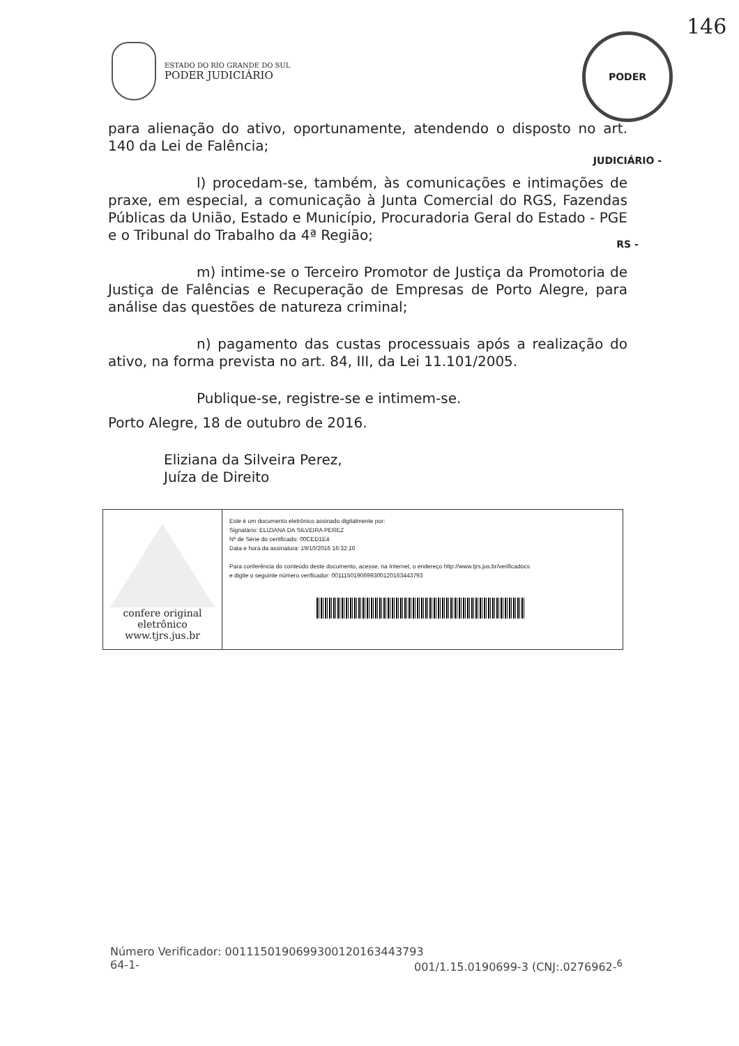ESTADO DO RIO GRANDE DO SUL
PODER JUDICIÁRIO
PODER JUDICIÁRIO - RS -
146
para alienação do ativo, oportunamente, atendendo o disposto no art. 140 da Lei de Falência;
l) procedam-se, também, às comunicações e intimações de praxe, em especial, a comunicação à Junta Comercial do RGS, Fazendas Públicas da União, Estado e Município, Procuradoria Geral do Estado - PGE e o Tribunal do Trabalho da 4ª Região;
m) intime-se o Terceiro Promotor de Justiça da Promotoria de Justiça de Falências e Recuperação de Empresas de Porto Alegre, para análise das questões de natureza criminal;
n) pagamento das custas processuais após a realização do ativo, na forma prevista no art. 84, III, da Lei 11.101/2005.
Publique-se, registre-se e intimem-se.
Porto Alegre, 18 de outubro de 2016.
Eliziana da Silveira Perez,
Juíza de Direito
confere original
eletrônico
www.tjrs.jus.br
Este é um documento eletrônico assinado digitalmente por:
Signatário: ELIZIANA DA SILVEIRA PEREZ
Nº de Série do certificado: 00CED1E4
Data e hora da assinatura: 19/10/2016 16:32:16
Para conferência do conteúdo deste documento, acesse, na Internet, o endereço http://www.tjrs.jus.br/verificadocs
e digite o seguinte número verificador: 0011150190699300120163443793
Número Verificador: 0011150190699300120163443793
64-1- 001/1.15.0190699-3 (CNJ:.0276962-<sup>6</sup>